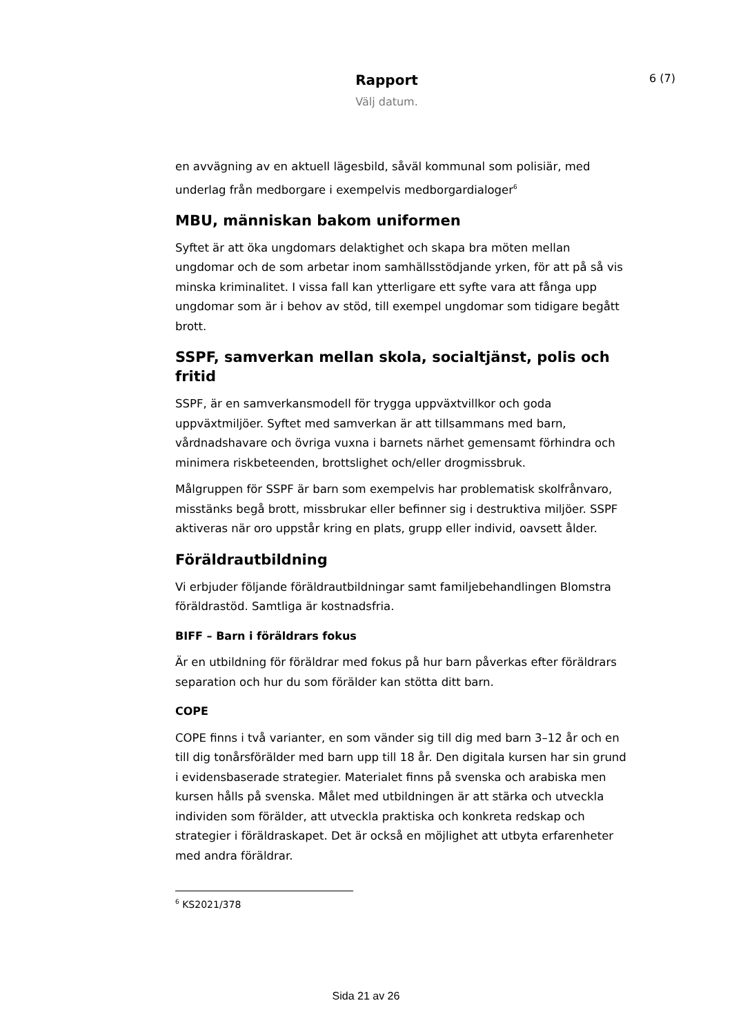6 (7)
Rapport
Välj datum.
en avvägning av en aktuell lägesbild, såväl kommunal som polisiär, med underlag från medborgare i exempelvis medborgardialoger<sup>6</sup>
MBU, människan bakom uniformen
Syftet är att öka ungdomars delaktighet och skapa bra möten mellan ungdomar och de som arbetar inom samhällsstödjande yrken, för att på så vis minska kriminalitet. I vissa fall kan ytterligare ett syfte vara att fånga upp ungdomar som är i behov av stöd, till exempel ungdomar som tidigare begått brott.
SSPF, samverkan mellan skola, socialtjänst, polis och fritid
SSPF, är en samverkansmodell för trygga uppväxtvillkor och goda uppväxtmiljöer. Syftet med samverkan är att tillsammans med barn, vårdnadshavare och övriga vuxna i barnets närhet gemensamt förhindra och minimera riskbeteenden, brottslighet och/eller drogmissbruk.
Målgruppen för SSPF är barn som exempelvis har problematisk skolfrånvaro, misstänks begå brott, missbrukar eller befinner sig i destruktiva miljöer. SSPF aktiveras när oro uppstår kring en plats, grupp eller individ, oavsett ålder.
Föräldrautbildning
Vi erbjuder följande föräldrautbildningar samt familjebehandlingen Blomstra föräldrastöd. Samtliga är kostnadsfria.
BIFF – Barn i föräldrars fokus
Är en utbildning för föräldrar med fokus på hur barn påverkas efter föräldrars separation och hur du som förälder kan stötta ditt barn.
COPE
COPE finns i två varianter, en som vänder sig till dig med barn 3–12 år och en till dig tonårsförälder med barn upp till 18 år. Den digitala kursen har sin grund i evidensbaserade strategier. Materialet finns på svenska och arabiska men kursen hålls på svenska. Målet med utbildningen är att stärka och utveckla individen som förälder, att utveckla praktiska och konkreta redskap och strategier i föräldraskapet. Det är också en möjlighet att utbyta erfarenheter med andra föräldrar.
<sup>6</sup> KS2021/378
Sida 21 av 26